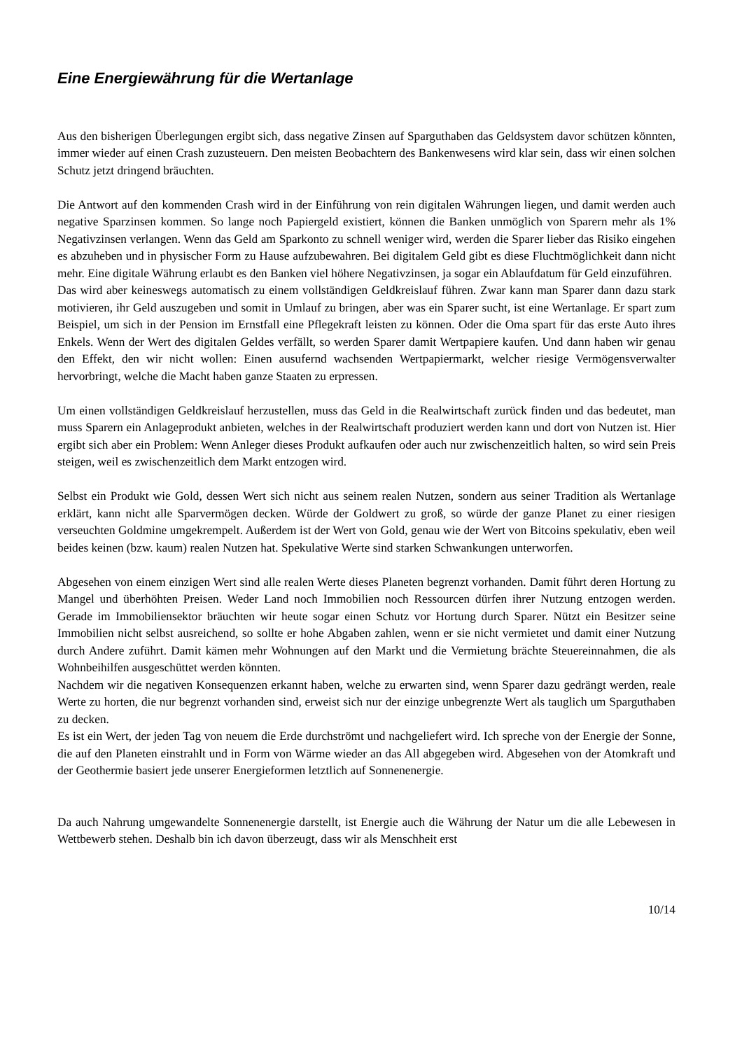Eine Energiewährung für die Wertanlage
Aus den bisherigen Überlegungen ergibt sich, dass negative Zinsen auf Sparguthaben das Geldsystem davor schützen könnten, immer wieder auf einen Crash zuzusteuern. Den meisten Beobachtern des Bankenwesens wird klar sein, dass wir einen solchen Schutz jetzt dringend bräuchten.
Die Antwort auf den kommenden Crash wird in der Einführung von rein digitalen Währungen liegen, und damit werden auch negative Sparzinsen kommen. So lange noch Papiergeld existiert, können die Banken unmöglich von Sparern mehr als 1% Negativzinsen verlangen. Wenn das Geld am Sparkonto zu schnell weniger wird, werden die Sparer lieber das Risiko eingehen es abzuheben und in physischer Form zu Hause aufzubewahren. Bei digitalem Geld gibt es diese Fluchtmöglichkeit dann nicht mehr. Eine digitale Währung erlaubt es den Banken viel höhere Negativzinsen, ja sogar ein Ablaufdatum für Geld einzuführen.
Das wird aber keineswegs automatisch zu einem vollständigen Geldkreislauf führen. Zwar kann man Sparer dann dazu stark motivieren, ihr Geld auszugeben und somit in Umlauf zu bringen, aber was ein Sparer sucht, ist eine Wertanlage. Er spart zum Beispiel, um sich in der Pension im Ernstfall eine Pflegekraft leisten zu können. Oder die Oma spart für das erste Auto ihres Enkels. Wenn der Wert des digitalen Geldes verfällt, so werden Sparer damit Wertpapiere kaufen. Und dann haben wir genau den Effekt, den wir nicht wollen: Einen ausufernd wachsenden Wertpapiermarkt, welcher riesige Vermögensverwalter hervorbringt, welche die Macht haben ganze Staaten zu erpressen.
Um einen vollständigen Geldkreislauf herzustellen, muss das Geld in die Realwirtschaft zurück finden und das bedeutet, man muss Sparern ein Anlageprodukt anbieten, welches in der Realwirtschaft produziert werden kann und dort von Nutzen ist. Hier ergibt sich aber ein Problem: Wenn Anleger dieses Produkt aufkaufen oder auch nur zwischenzeitlich halten, so wird sein Preis steigen, weil es zwischenzeitlich dem Markt entzogen wird.
Selbst ein Produkt wie Gold, dessen Wert sich nicht aus seinem realen Nutzen, sondern aus seiner Tradition als Wertanlage erklärt, kann nicht alle Sparvermögen decken. Würde der Goldwert zu groß, so würde der ganze Planet zu einer riesigen verseuchten Goldmine umgekrempelt. Außerdem ist der Wert von Gold, genau wie der Wert von Bitcoins spekulativ, eben weil beides keinen (bzw. kaum) realen Nutzen hat. Spekulative Werte sind starken Schwankungen unterworfen.
Abgesehen von einem einzigen Wert sind alle realen Werte dieses Planeten begrenzt vorhanden. Damit führt deren Hortung zu Mangel und überhöhten Preisen. Weder Land noch Immobilien noch Ressourcen dürfen ihrer Nutzung entzogen werden. Gerade im Immobiliensektor bräuchten wir heute sogar einen Schutz vor Hortung durch Sparer. Nützt ein Besitzer seine Immobilien nicht selbst ausreichend, so sollte er hohe Abgaben zahlen, wenn er sie nicht vermietet und damit einer Nutzung durch Andere zuführt. Damit kämen mehr Wohnungen auf den Markt und die Vermietung brächte Steuereinnahmen, die als Wohnbeihilfen ausgeschüttet werden könnten.
Nachdem wir die negativen Konsequenzen erkannt haben, welche zu erwarten sind, wenn Sparer dazu gedrängt werden, reale Werte zu horten, die nur begrenzt vorhanden sind, erweist sich nur der einzige unbegrenzte Wert als tauglich um Sparguthaben zu decken.
Es ist ein Wert, der jeden Tag von neuem die Erde durchströmt und nachgeliefert wird. Ich spreche von der Energie der Sonne, die auf den Planeten einstrahlt und in Form von Wärme wieder an das All abgegeben wird. Abgesehen von der Atomkraft und der Geothermie basiert jede unserer Energieformen letztlich auf Sonnenenergie.
Da auch Nahrung umgewandelte Sonnenenergie darstellt, ist Energie auch die Währung der Natur um die alle Lebewesen in Wettbewerb stehen. Deshalb bin ich davon überzeugt, dass wir als Menschheit erst
10/14